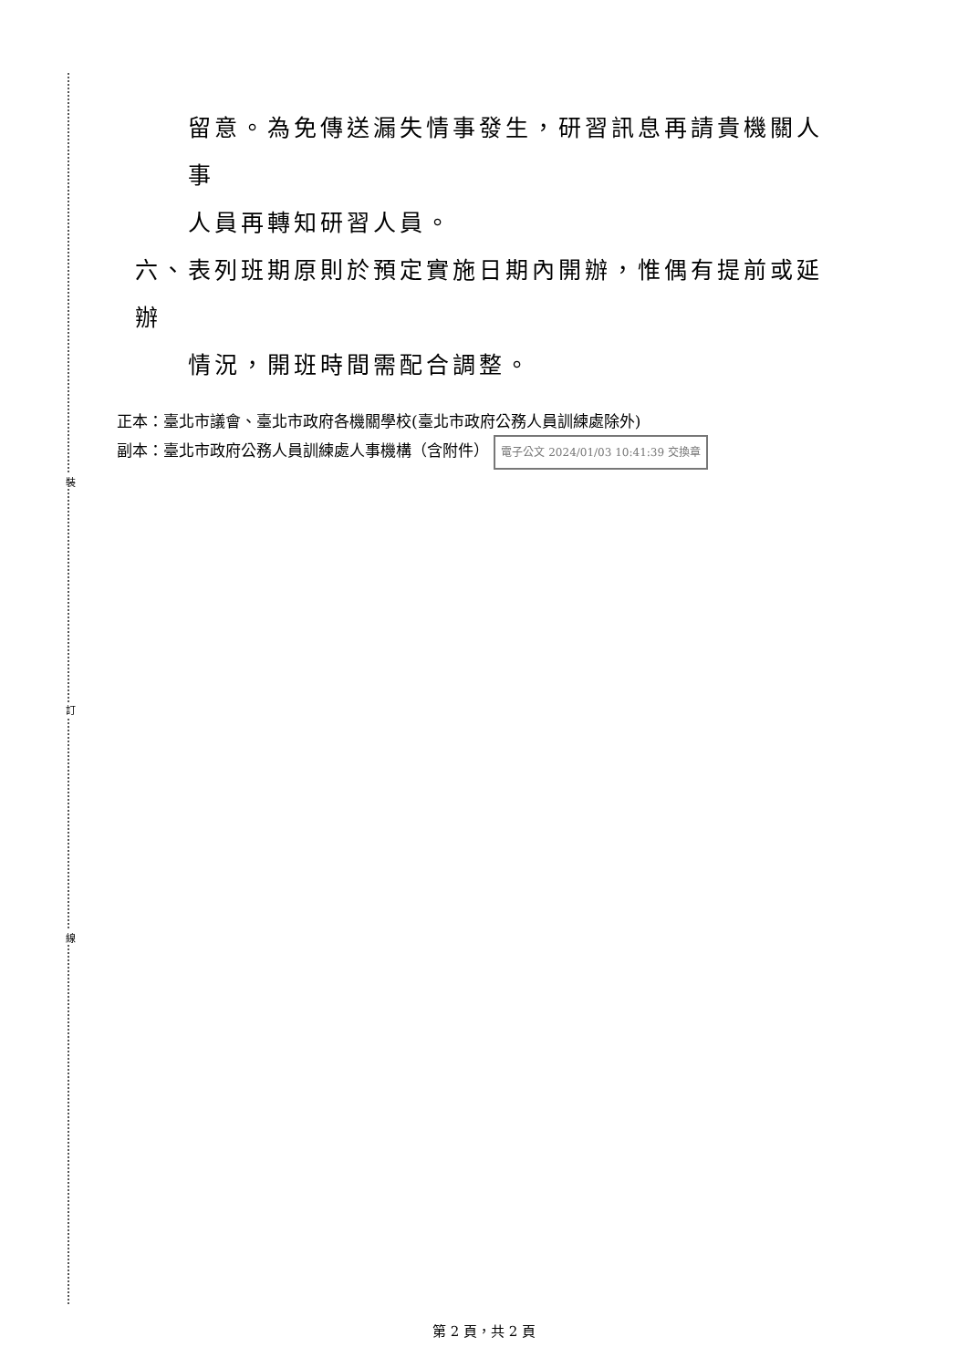裝
訂
線
留意。為免傳送漏失情事發生，研習訊息再請貴機關人事
人員再轉知研習人員。
六、表列班期原則於預定實施日期內開辦，惟偶有提前或延辦
情況，開班時間需配合調整。
正本：臺北市議會、臺北市政府各機關學校(臺北市政府公務人員訓練處除外)
副本：臺北市政府公務人員訓練處人事機構（含附件） 電子公文 2024/01/03 10:41:39 交換章
第 2 頁，共 2 頁